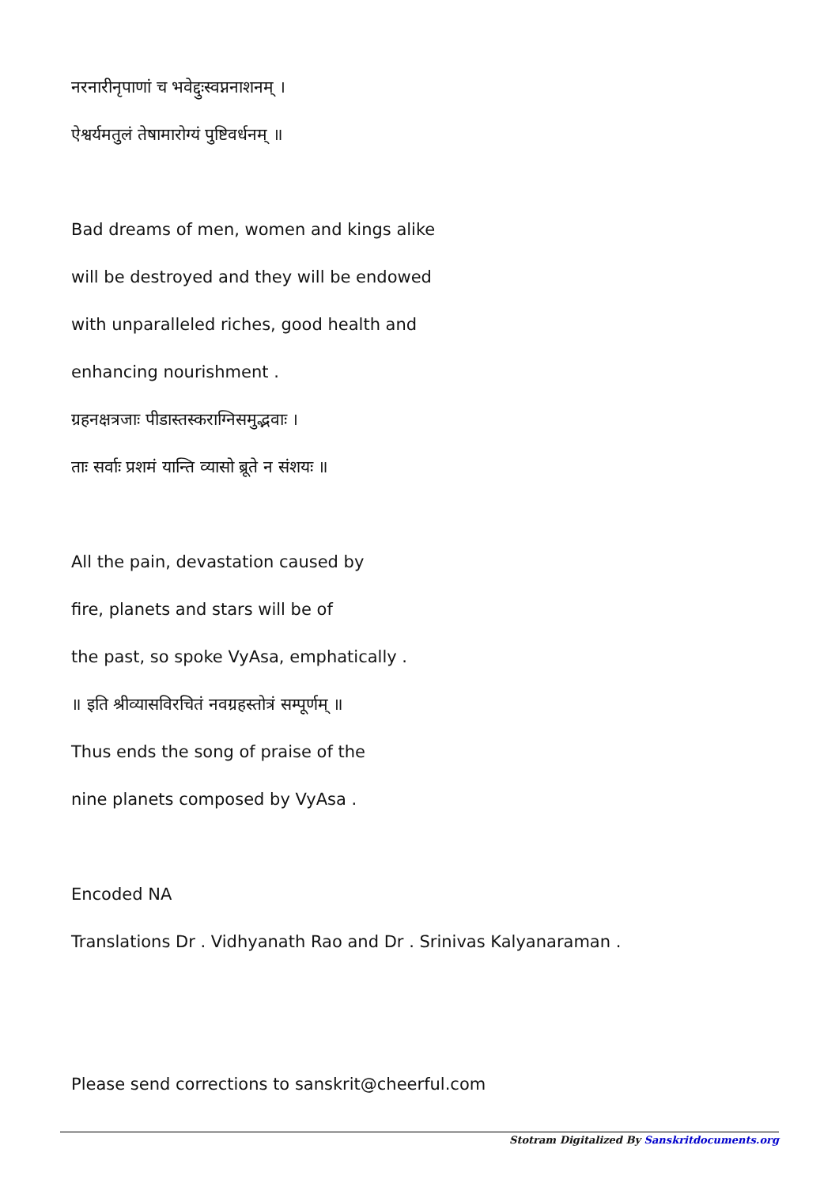नरनारीनृपाणां च भवेद्दुःस्वप्ननाशनम् ।
ऐश्वर्यमतुलं तेषामारोग्यं पुष्टिवर्धनम् ॥
Bad dreams of men, women and kings alike
will be destroyed and they will be endowed
with unparalleled riches, good health and
enhancing nourishment .
ग्रहनक्षत्रजाः पीडास्तस्कराग्निसमुद्भवाः ।
ताः सर्वाः प्रशमं यान्ति व्यासो ब्रूते न संशयः ॥
All the pain, devastation caused by
fire, planets and stars will be of
the past, so spoke VyAsa, emphatically .
॥ इति श्रीव्यासविरचितं नवग्रहस्तोत्रं सम्पूर्णम् ॥
Thus ends the song of praise of the
nine planets composed by VyAsa .
Encoded NA
Translations Dr . Vidhyanath Rao and Dr . Srinivas Kalyanaraman .
Please send corrections to sanskrit@cheerful.com
Stotram Digitalized By Sanskritdocuments.org